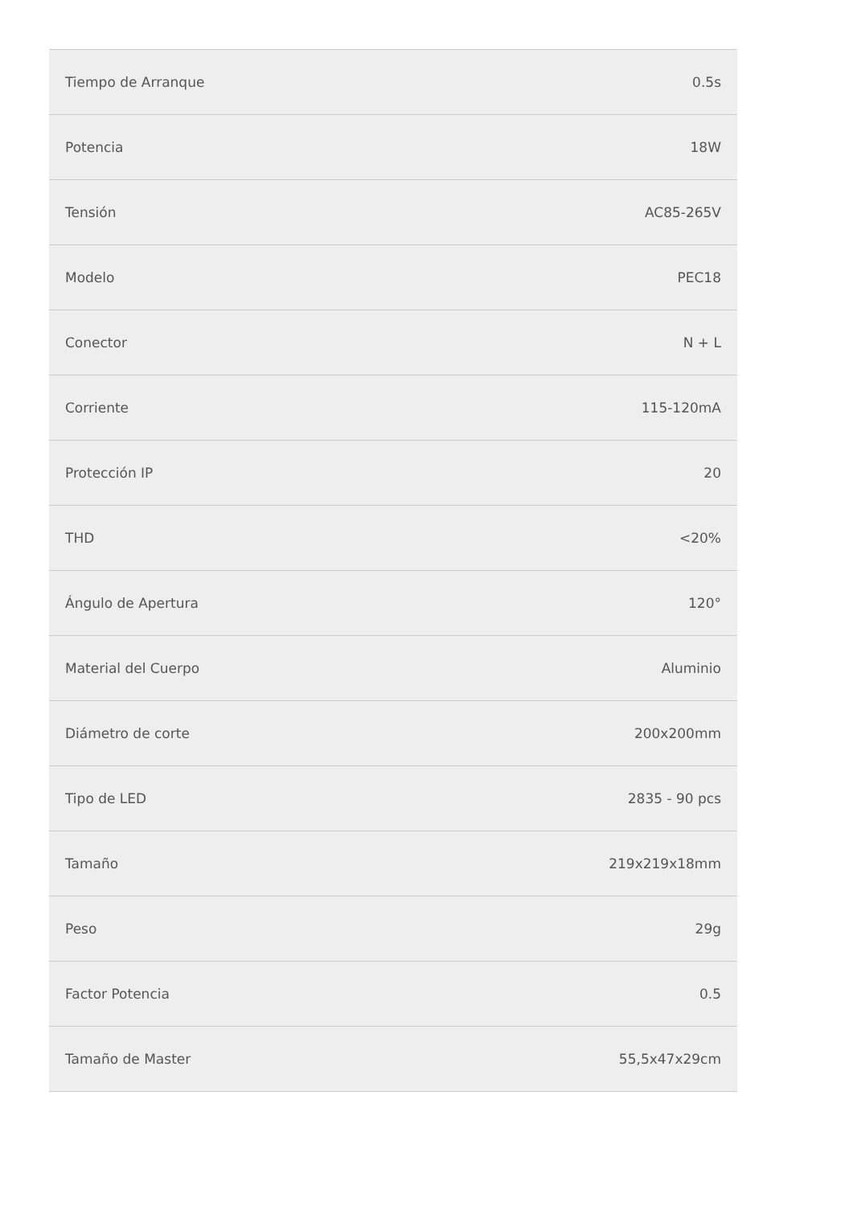| Tiempo de Arranque | 0.5s |
| Potencia | 18W |
| Tensión | AC85-265V |
| Modelo | PEC18 |
| Conector | N + L |
| Corriente | 115-120mA |
| Protección IP | 20 |
| THD | <20% |
| Ángulo de Apertura | 120° |
| Material del Cuerpo | Aluminio |
| Diámetro de corte | 200x200mm |
| Tipo de LED | 2835 - 90 pcs |
| Tamaño | 219x219x18mm |
| Peso | 29g |
| Factor Potencia | 0.5 |
| Tamaño de Master | 55,5x47x29cm |